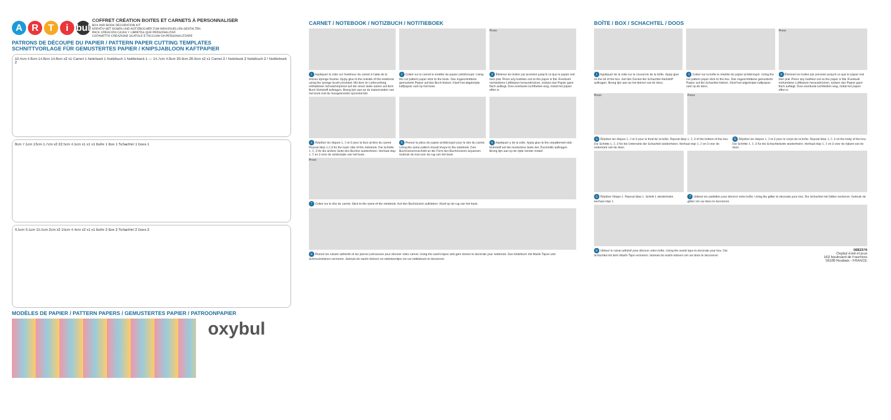ARTi bul
COFFRET CRÉATION BOITES ET CARNETS À PERSONNALISER
BOX AND BOOK DECORATION KIT
KREATIV-SET DOSEN UND NOTIZBÜCHER ZUM INDIVIDUELLEN GESTALTEN
PACK CREACIÓN CAJAS Y LIBRETAS QUE PERSONALIZAR
COFANETTO CREAZIONE SCATOLE E TACCUINI DA PERSONALIZZARE
PATRONS DE DÉCOUPE DU PAPIER / PATTERN PAPER CUTTING TEMPLATES
SCHNITTVORLAGE FÜR GEMUSTERTES PAPIER / KNIPSJABLOON KAFTPAPIER
10.4cm 4.8cm 14.8cm 14.8cm x2 x1 Carnet 1 Notebook 1 Notizbuch 1 Notitieboek 1 — 14.7cm 4.8cm 20.9cm 20.9cm x2 x1 Carnet 2 / Notebook 2 Notizbuch 2 / Notitieboek 2
8cm 7.1cm 13cm 1.7cm x2 22.5cm 4.1cm x1 x1 x1 Boîte 1 Box 1 Schachtel 1 Doos 1
9.5cm 9.1cm 15.5cm 2cm x2 15cm 4.4cm x2 x1 x1 Boîte 2 Box 2 Schachtel 2 Doos 2
MODÈLES DE PAPIER / PATTERN PAPERS / GEMUSTERTES PAPIER / PATROONPAPIER
oxybul
CARNET / NOTEBOOK / NOTIZBUCH / NOTITIEBOEK
Press
1 Appliquez la colle sur l'extérieur du carnet à l'aide de la brosse-éponge fournie. Apply glue to the outside of the notebook using the sponge brush provided. Mit dem im Lieferumfang enthaltenen Schwammpinsel auf der einen Seite außen auf dem Buch Klebstoff auftragen. Breng lijm aan op de buitenranden van het boek met de meegeleverde sponsborstel.
2 Collez sur le carnet le modèle de papier prédécoupé. Using the cut pattern paper stick to the book. Das zugeschnittene gemusterte Papier auf das Buch kleben. Kleef het uitgeknipte kaftpapier vast op het boek.
3 Éliminez les bulles par pression jusqu'à ce que le papier soit bien plat. Press any bubbles out so the paper is flat. Eventuell vorhandene Luftblasen herausdrücken, sodass das Papier ganz flach aufliegt. Duw eventuele luchtbellen weg, zodat het papier effen is.
4 Répétez les étapes 1, 2 et 3 pour la face arrière du carnet. Repeat Step 1,2,3 for the back side of the notebook. Die Schritte 1, 2, 3 für die andere Seite des Buches wiederholen. Herhaal stap 1, 2 en 3 voor de achterzijde van het boek.
5 Prenez la pièce de papier prédécoupé pour le dos du carnet. Using the spine pattern mould shape to the notebook. Den Buchrückenzuschnitt an die Form des Buchrückens anpassen. Gebruik de mal voor de rug van het boek.
6 Appliquez-y de la colle. Apply glue to the unpatterned side. Klebstoff auf die musterlose Seite des Zuschnitts auftragen. Breng lijm aan op de zijde zonder motief.
Press
7 Collez sur le dos du carnet. Stick to the spine of the notebook. Auf den Buchrücken aufkleben. Kleef op de rug van het boek.
8 Prenez les rubans adhésifs et les pierres précieuses pour décorer votre carnet. Using the washi tapes and gem stones to decorate your notebook. Das Notizbuch mit Washi-Tapes und Schmucksteinen verzieren. Gebruik de washi-stickers en edelsteentjes om uw notitieboek te decoreren.
BOÎTE / BOX / SCHACHTEL / DOOS
Press
1 Appliquez de la colle sur le couvercle de la boîte. Apply glue on the lid of the box. Auf den Deckel der Schachtel Klebstoff auftragen. Breng lijm aan op het deksel van de doos.
2 Collez sur la boîte le modèle de papier prédécoupé. Using the cut pattern paper stick to the box. Das zugeschnittene gemusterte Papier auf die Schachtel kleben. Kleef het uitgeknipte kaftpapier vast op de doos.
3 Éliminez les bulles par pression jusqu'à ce que le papier soit bien plat. Press any bubbles out so the paper is flat. Eventuell vorhandene Luftblasen herausdrücken, sodass das Papier ganz flach aufliegt. Duw eventuele luchtbellen weg, zodat het papier effen is.
Press Press
4 Répétez les étapes 1, 2 et 3 pour le fond de la boîte. Repeat Step 1, 2, 3 of the bottom of the box. Die Schritte 1, 2, 3 für die Unterseite der Schachtel wiederholen. Herhaal stap 1, 2 en 3 voor de onderkant van de doos.
5 Répétez les étapes 1, 2 et 3 pour le corps de la boîte. Repeat Step 1, 2, 3 on the body of the box. Die Schritte 1, 2, 3 für die Schachtelseite wiederholen. Herhaal stap 1, 2 en 3 voor de zijkant van de doos.
6 Répétez l'étape 1. Repeat Step 1. Schritt 1 wiederholen. Herhaal stap 1.
7 Utilisez les paillettes pour décorer votre boîte. Using the glitter to decorate your box. Die Schachtel mit Glitter verzieren. Gebruik de glitter om uw doos te decoreren.
8 Utilisez le ruban adhésif pour décorer votre boîte. Using the washi tape to decorate your box. Die Schachtel mit dem Washi-Tape verzieren. Gebruik de washi-stickers om uw doos te decoreren.
0682376
Oxybul éveil et jeux
162 boulevard de Fourmies
59100 Roubaix - FRANCE